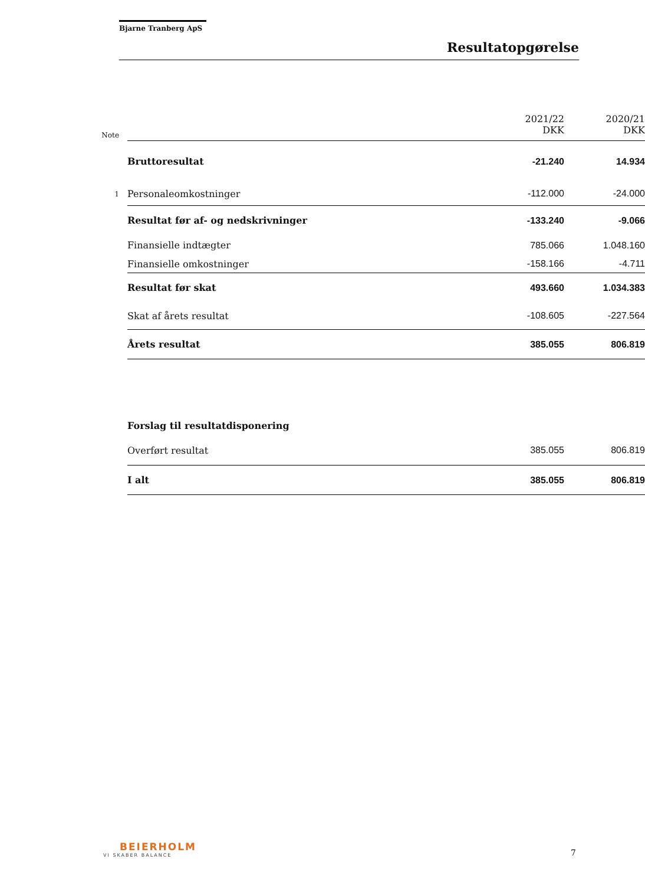Bjarne Tranberg ApS
Resultatopgørelse
| Note | | 2021/22 DKK | 2020/21 DKK |
| --- | --- | --- | --- |
| | Bruttoresultat | -21.240 | 14.934 |
| 1 | Personaleomkostninger | -112.000 | -24.000 |
| | Resultat før af- og nedskrivninger | -133.240 | -9.066 |
| | Finansielle indtægter | 785.066 | 1.048.160 |
| | Finansielle omkostninger | -158.166 | -4.711 |
| | Resultat før skat | 493.660 | 1.034.383 |
| | Skat af årets resultat | -108.605 | -227.564 |
| | Årets resultat | 385.055 | 806.819 |
| | Forslag til resultatdisponering | | |
| | Overført resultat | 385.055 | 806.819 |
| | I alt | 385.055 | 806.819 |
BEIERHOLM
VI SKABER BALANCE
7